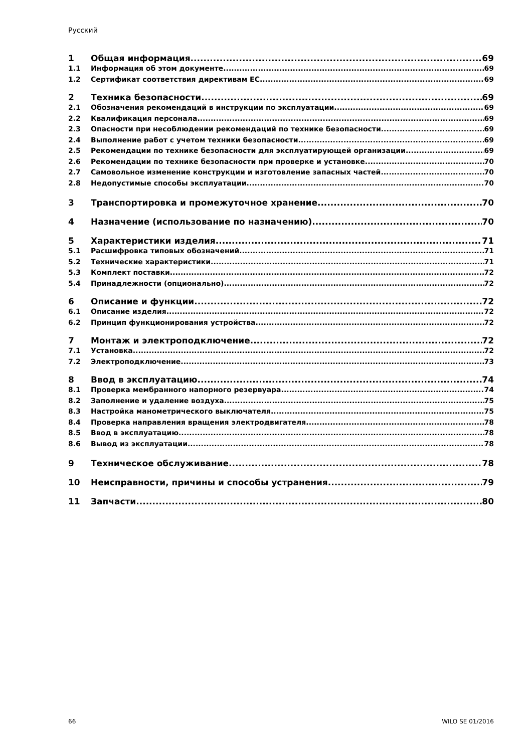Русский
1 Общая информация 69
1.1 Информация об этом документе 69
1.2 Сертификат соответствия директивам ЕС 69
2 Техника безопасности 69
2.1 Обозначения рекомендаций в инструкции по эксплуатации 69
2.2 Квалификация персонала 69
2.3 Опасности при несоблюдении рекомендаций по технике безопасности 69
2.4 Выполнение работ с учетом техники безопасности 69
2.5 Рекомендации по технике безопасности для эксплуатирующей организации 69
2.6 Рекомендации по технике безопасности при проверке и установке 70
2.7 Самовольное изменение конструкции и изготовление запасных частей 70
2.8 Недопустимые способы эксплуатации 70
3 Транспортировка и промежуточное хранение 70
4 Назначение (использование по назначению) 70
5 Характеристики изделия 71
5.1 Расшифровка типовых обозначений 71
5.2 Технические характеристики 71
5.3 Комплект поставки 72
5.4 Принадлежности (опционально) 72
6 Описание и функции 72
6.1 Описание изделия 72
6.2 Принцип функционирования устройства 72
7 Монтаж и электроподключение 72
7.1 Установка 72
7.2 Электроподключение 73
8 Ввод в эксплуатацию 74
8.1 Проверка мембранного напорного резервуара 74
8.2 Заполнение и удаление воздуха 75
8.3 Настройка манометрического выключателя 75
8.4 Проверка направления вращения электродвигателя 78
8.5 Ввод в эксплуатацию 78
8.6 Вывод из эксплуатации 78
9 Техническое обслуживание 78
10 Неисправности, причины и способы устранения 79
11 Запчасти 80
66 WILO SE 01/2016